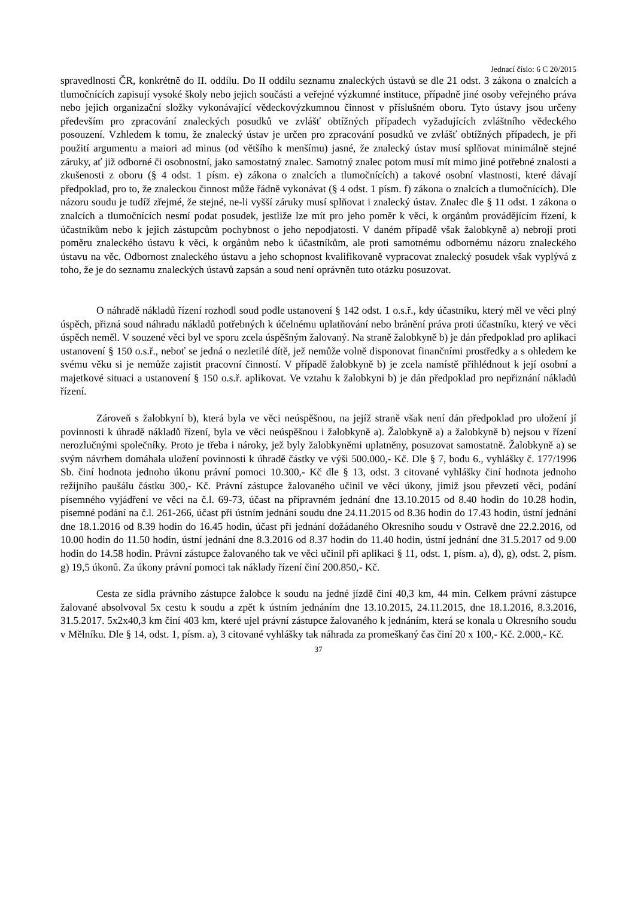Jednací číslo: 6 C 20/2015
spravedlnosti ČR, konkrétně do II. oddílu. Do II oddílu seznamu znaleckých ústavů se dle 21 odst. 3 zákona o znalcích a tlumočnících zapisují vysoké školy nebo jejich součásti a veřejné výzkumné instituce, případně jiné osoby veřejného práva nebo jejich organizační složky vykonávající vědeckovýzkumnou činnost v příslušném oboru. Tyto ústavy jsou určeny především pro zpracování znaleckých posudků ve zvlášť obtížných případech vyžadujících zvláštního vědeckého posouzení. Vzhledem k tomu, že znalecký ústav je určen pro zpracování posudků ve zvlášť obtížných případech, je při použití argumentu a maiori ad minus (od většího k menšímu) jasné, že znalecký ústav musí splňovat minimálně stejné záruky, ať již odborné či osobnostní, jako samostatný znalec. Samotný znalec potom musí mít mimo jiné potřebné znalosti a zkušenosti z oboru (§ 4 odst. 1 písm. e) zákona o znalcích a tlumočnících) a takové osobní vlastnosti, které dávají předpoklad, pro to, že znaleckou činnost může řádně vykonávat (§ 4 odst. 1 písm. f) zákona o znalcích a tlumočnících). Dle názoru soudu je tudíž zřejmé, že stejné, ne-li vyšší záruky musí splňovat i znalecký ústav. Znalec dle § 11 odst. 1 zákona o znalcích a tlumočnících nesmí podat posudek, jestliže lze mít pro jeho poměr k věci, k orgánům provádějícím řízení, k účastníkům nebo k jejich zástupcům pochybnost o jeho nepodjatosti. V daném případě však žalobkyně a) nebrojí proti poměru znaleckého ústavu k věci, k orgánům nebo k účastníkům, ale proti samotnému odbornému názoru znaleckého ústavu na věc. Odbornost znaleckého ústavu a jeho schopnost kvalifikovaně vypracovat znalecký posudek však vyplývá z toho, že je do seznamu znaleckých ústavů zapsán a soud není oprávněn tuto otázku posuzovat.
O náhradě nákladů řízení rozhodl soud podle ustanovení § 142 odst. 1 o.s.ř., kdy účastníku, který měl ve věci plný úspěch, přizná soud náhradu nákladů potřebných k účelnému uplatňování nebo bránění práva proti účastníku, který ve věci úspěch neměl. V souzené věci byl ve sporu zcela úspěšným žalovaný. Na straně žalobkyně b) je dán předpoklad pro aplikaci ustanovení § 150 o.s.ř., neboť se jedná o nezletilé dítě, jež nemůže volně disponovat finančními prostředky a s ohledem ke svému věku si je nemůže zajistit pracovní činností. V případě žalobkyně b) je zcela namístě přihlédnout k její osobní a majetkové situaci a ustanovení § 150 o.s.ř. aplikovat. Ve vztahu k žalobkyni b) je dán předpoklad pro nepřiznání nákladů řízení.
Zároveň s žalobkyní b), která byla ve věci neúspěšnou, na jejíž straně však není dán předpoklad pro uložení jí povinnosti k úhradě nákladů řízení, byla ve věci neúspěšnou i žalobkyně a). Žalobkyně a) a žalobkyně b) nejsou v řízení nerozlučnými společníky. Proto je třeba i nároky, jež byly žalobkyněmi uplatněny, posuzovat samostatně. Žalobkyně a) se svým návrhem domáhala uložení povinnosti k úhradě částky ve výši 500.000,- Kč. Dle § 7, bodu 6., vyhlášky č. 177/1996 Sb. činí hodnota jednoho úkonu právní pomoci 10.300,- Kč dle § 13, odst. 3 citované vyhlášky činí hodnota jednoho režijního paušálu částku 300,- Kč. Právní zástupce žalovaného učinil ve věci úkony, jimiž jsou převzetí věci, podání písemného vyjádření ve věci na č.l. 69-73, účast na přípravném jednání dne 13.10.2015 od 8.40 hodin do 10.28 hodin, písemné podání na č.l. 261-266, účast při ústním jednání soudu dne 24.11.2015 od 8.36 hodin do 17.43 hodin, ústní jednání dne 18.1.2016 od 8.39 hodin do 16.45 hodin, účast při jednání dožádaného Okresního soudu v Ostravě dne 22.2.2016, od 10.00 hodin do 11.50 hodin, ústní jednání dne 8.3.2016 od 8.37 hodin do 11.40 hodin, ústní jednání dne 31.5.2017 od 9.00 hodin do 14.58 hodin. Právní zástupce žalovaného tak ve věci učinil při aplikaci § 11, odst. 1, písm. a), d), g), odst. 2, písm. g) 19,5 úkonů. Za úkony právní pomoci tak náklady řízení činí 200.850,- Kč.
Cesta ze sídla právního zástupce žalobce k soudu na jedné jízdě činí 40,3 km, 44 min. Celkem právní zástupce žalované absolvoval 5x cestu k soudu a zpět k ústním jednáním dne 13.10.2015, 24.11.2015, dne 18.1.2016, 8.3.2016, 31.5.2017. 5x2x40,3 km činí 403 km, které ujel právní zástupce žalovaného k jednáním, která se konala u Okresního soudu v Mělníku. Dle § 14, odst. 1, písm. a), 3 citované vyhlášky tak náhrada za promeškaný čas činí 20 x 100,- Kč. 2.000,- Kč.
37